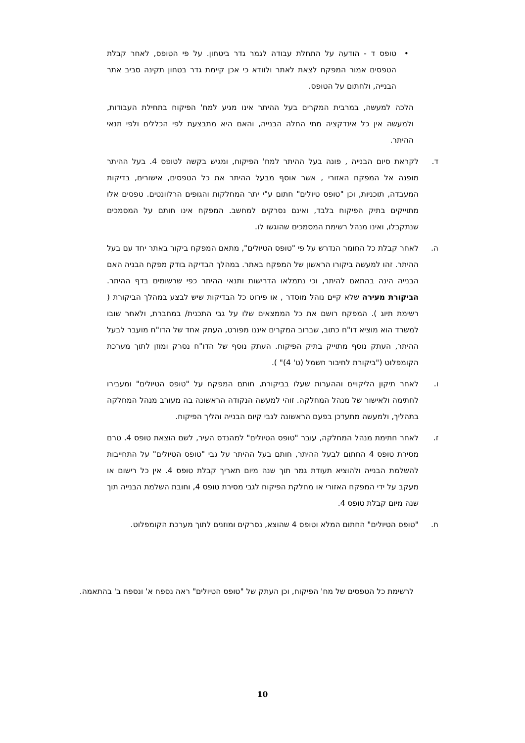• טופס ד - הודעה על התחלת עבודה לגמר גדר ביטחון. על פי הטופס, לאחר קבלת הטפסים אמור המפקח לצאת לאתר ולוודא כי אכן קיימת גדר בטחון תקינה סביב אתר הבנייה, ולחתום על הטופס.
הלכה למעשה, במרבית המקרים בעל ההיתר אינו מגיע למח' הפיקוח בתחילת העבודות, ולמעשה אין כל אינדקציה מתי החלה הבנייה, והאם היא מתבצעת לפי הכללים ולפי תנאי ההיתר.
ד. לקראת סיום הבנייה , פונה בעל ההיתר למח' הפיקוח, ומגיש בקשה לטופס 4. בעל ההיתר מופנה אל המפקח האזורי , אשר אוסף מבעל ההיתר את כל הטפסים, אישורים, בדיקות המעבדה, תוכניות, וכן "טופס טיולים" חתום ע"י יתר המחלקות והגופים הרלוונטים. טפסים אלו מתוייקים בתיק הפיקוח בלבד, ואינם נסרקים למחשב. המפקח אינו חותם על המסמכים שנתקבלו, ואינו מנהל רשימת המסמכים שהוגשו לו.
ה. לאחר קבלת כל החומר הנדרש על פי "טופס הטיולים", מתאם המפקח ביקור באתר יחד עם בעל ההיתר. זהו למעשה ביקורו הראשון של המפקח באתר. במהלך הבדיקה בודק מפקח הבניה האם הבנייה הינה בהתאם להיתר, וכי נתמלאו הדרישות ותנאי ההיתר כפי שרשומים בדף ההיתר. הביקורת מעירה שלא קיים נוהל מוסדר , או פירוט כל הבדיקות שיש לבצע במהלך הביקורת ( רשימת תיוג ). המפקח רושם את כל הממצאים שלו על גבי התכנית/ במחברת, ולאחר שובו למשרד הוא מוציא דו"ח כתוב, שברוב המקרים איננו מפורט, העתק אחד של הדו"ח מועבר לבעל ההיתר, העתק נוסף מתוייק בתיק הפיקוח. העתק נוסף של הדו"ח נסרק ומוזן לתוך מערכת הקומפלוט ("ביקורת לחיבור חשמל (ט' 4)" ).
ו. לאחר תיקון הליקויים וההערות שעלו בביקורת, חותם המפקח על "טופס הטיולים" ומעבירו לחתימה ולאישור של מנהל המחלקה. זוהי למעשה הנקודה הראשונה בה מעורב מנהל המחלקה בתהליך, ולמעשה מתעדכן בפעם הראשונה לגבי קיום הבנייה והליך הפיקוח.
ז. לאחר חתימת מנהל המחלקה, עובר "טופס הטיולים" למהנדס העיר, לשם הוצאת טופס 4. טרם מסירת טופס 4 החתום לבעל ההיתר, חותם בעל ההיתר על גבי "טופס הטיולים" על התחייבות להשלמת הבנייה ולהוציא תעודת גמר תוך שנה מיום תאריך קבלת טופס 4. אין כל רישום או מעקב על ידי המפקח האזורי או מחלקת הפיקוח לגבי מסירת טופס 4, וחובת השלמת הבנייה תוך שנה מיום קבלת טופס 4.
ח. "טופס הטיולים" החתום המלא וטופס 4 שהוצא, נסרקים ומוזנים לתוך מערכת הקומפלוט.
לרשימת כל הטפסים של מח' הפיקוח, וכן העתק של "טופס הטיולים" ראה נספח א' ונספח ב' בהתאמה.
10